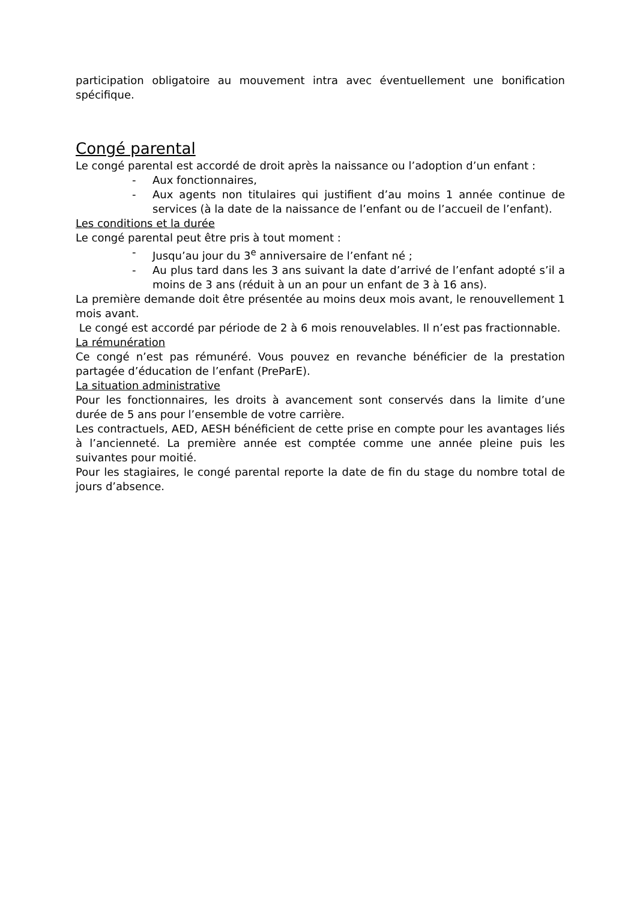participation obligatoire au mouvement intra avec éventuellement une bonification spécifique.
Congé parental
Le congé parental est accordé de droit après la naissance ou l’adoption d’un enfant :
- Aux fonctionnaires,
- Aux agents non titulaires qui justifient d’au moins 1 année continue de services (à la date de la naissance de l’enfant ou de l’accueil de l’enfant).
Les conditions et la durée
Le congé parental peut être pris à tout moment :
- Jusqu’au jour du 3<sup>e</sup> anniversaire de l’enfant né ;
- Au plus tard dans les 3 ans suivant la date d’arrivé de l’enfant adopté s’il a moins de 3 ans (réduit à un an pour un enfant de 3 à 16 ans).
La première demande doit être présentée au moins deux mois avant, le renouvellement 1 mois avant.
Le congé est accordé par période de 2 à 6 mois renouvelables. Il n’est pas fractionnable.
La rémunération
Ce congé n’est pas rémunéré. Vous pouvez en revanche bénéficier de la prestation partagée d’éducation de l’enfant (PreParE).
La situation administrative
Pour les fonctionnaires, les droits à avancement sont conservés dans la limite d’une durée de 5 ans pour l’ensemble de votre carrière.
Les contractuels, AED, AESH bénéficient de cette prise en compte pour les avantages liés à l’ancienneté. La première année est comptée comme une année pleine puis les suivantes pour moitié.
Pour les stagiaires, le congé parental reporte la date de fin du stage du nombre total de jours d’absence.